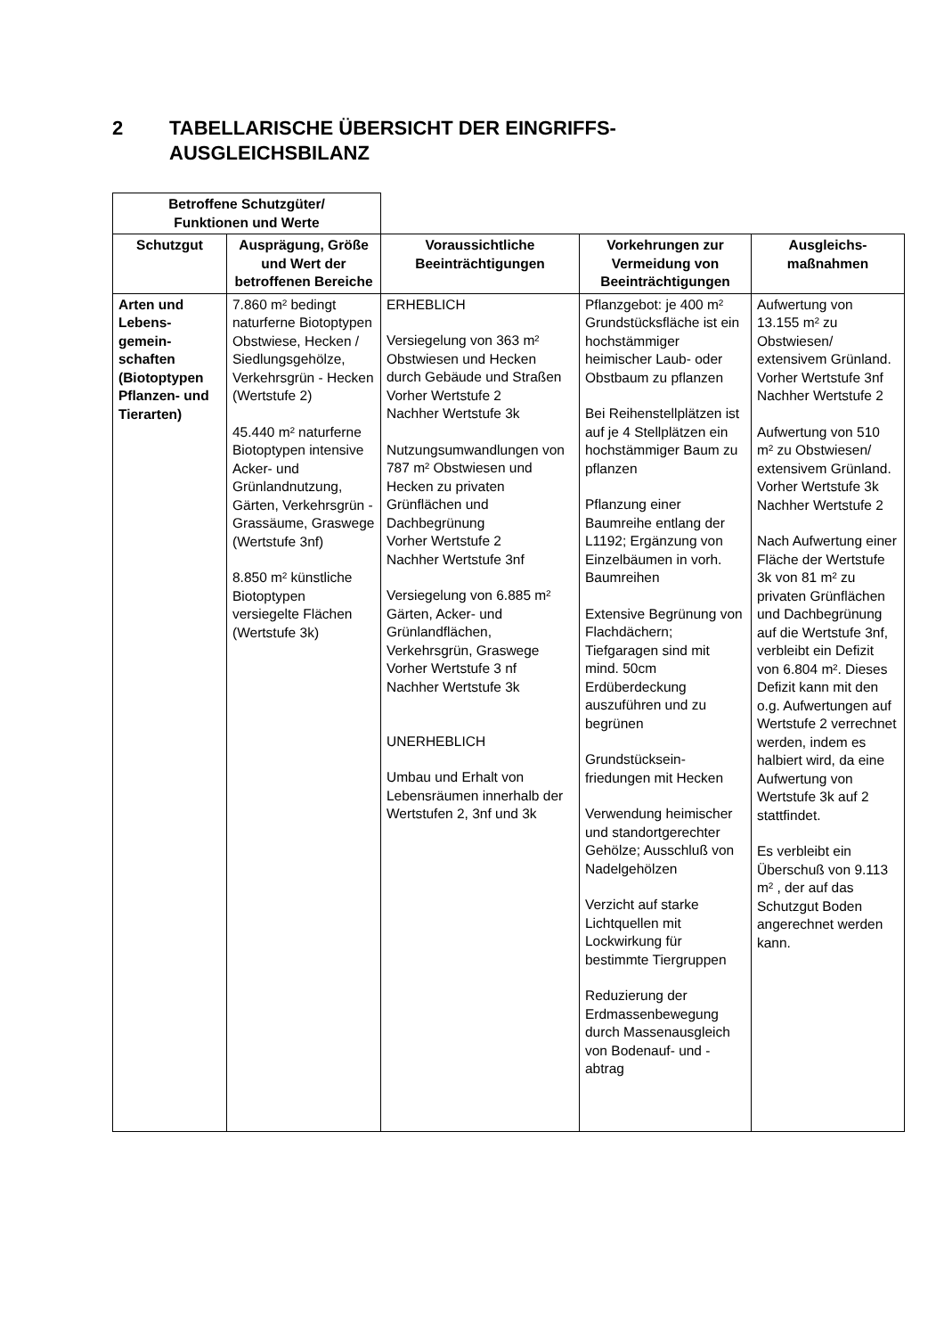2 TABELLARISCHE ÜBERSICHT DER EINGRIFFS-
AUSGLEICHSBILANZ
| Betroffene Schutzgüter/ Funktionen und Werte | | | | |
| Schutzgut | Ausprägung, Größe und Wert der betroffenen Bereiche | Voraussichtliche Beeinträchtigungen | Vorkehrungen zur Vermeidung von Beeinträchtigungen | Ausgleichs-maßnahmen |
| Arten und Lebens-gemein-schaften (Biotoptypen Pflanzen- und Tierarten) | 7.860 m² bedingt naturferne Biotoptypen Obstwiese, Hecken / Siedlungsgehölze, Verkehrsgrün - Hecken (Wertstufe 2) 45.440 m² naturferne Biotoptypen intensive Acker- und Grünlandnutzung, Gärten, Verkehrsgrün - Grassäume, Graswege (Wertstufe 3nf) 8.850 m² künstliche Biotoptypen versiegelte Flächen (Wertstufe 3k) | ERHEBLICH Versiegelung von 363 m² Obstwiesen und Hecken durch Gebäude und Straßen Vorher Wertstufe 2 Nachher Wertstufe 3k Nutzungsumwandlungen von 787 m² Obstwiesen und Hecken zu privaten Grünflächen und Dachbegrünung Vorher Wertstufe 2 Nachher Wertstufe 3nf Versiegelung von 6.885 m² Gärten, Acker- und Grünlandflächen, Verkehrsgrün, Graswege Vorher Wertstufe 3 nf Nachher Wertstufe 3k UNERHEBLICH Umbau und Erhalt von Lebensräumen innerhalb der Wertstufen 2, 3nf und 3k | Pflanzgebot: je 400 m² Grundstücksfläche ist ein hochstämmiger heimischer Laub- oder Obstbaum zu pflanzen Bei Reihenstellplätzen ist auf je 4 Stellplätzen ein hochstämmiger Baum zu pflanzen Pflanzung einer Baumreihe entlang der L1192; Ergänzung von Einzelbäumen in vorh. Baumreihen Extensive Begrünung von Flachdächern; Tiefgaragen sind mit mind. 50cm Erdüberdeckung auszuführen und zu begrünen Grundstücksein-friedungen mit Hecken Verwendung heimischer und standortgerechter Gehölze; Ausschluß von Nadelgehölzen Verzicht auf starke Lichtquellen mit Lockwirkung für bestimmte Tiergruppen Reduzierung der Erdmassenbewegung durch Massenausgleich von Bodenauf- und -abtrag | Aufwertung von 13.155 m² zu Obstwiesen/ extensivem Grünland. Vorher Wertstufe 3nf Nachher Wertstufe 2 Aufwertung von 510 m² zu Obstwiesen/ extensivem Grünland. Vorher Wertstufe 3k Nachher Wertstufe 2 Nach Aufwertung einer Fläche der Wertstufe 3k von 81 m² zu privaten Grünflächen und Dachbegrünung auf die Wertstufe 3nf, verbleibt ein Defizit von 6.804 m². Dieses Defizit kann mit den o.g. Aufwertungen auf Wertstufe 2 verrechnet werden, indem es halbiert wird, da eine Aufwertung von Wertstufe 3k auf 2 stattfindet. Es verbleibt ein Überschuß von 9.113 m² , der auf das Schutzgut Boden angerechnet werden kann. |